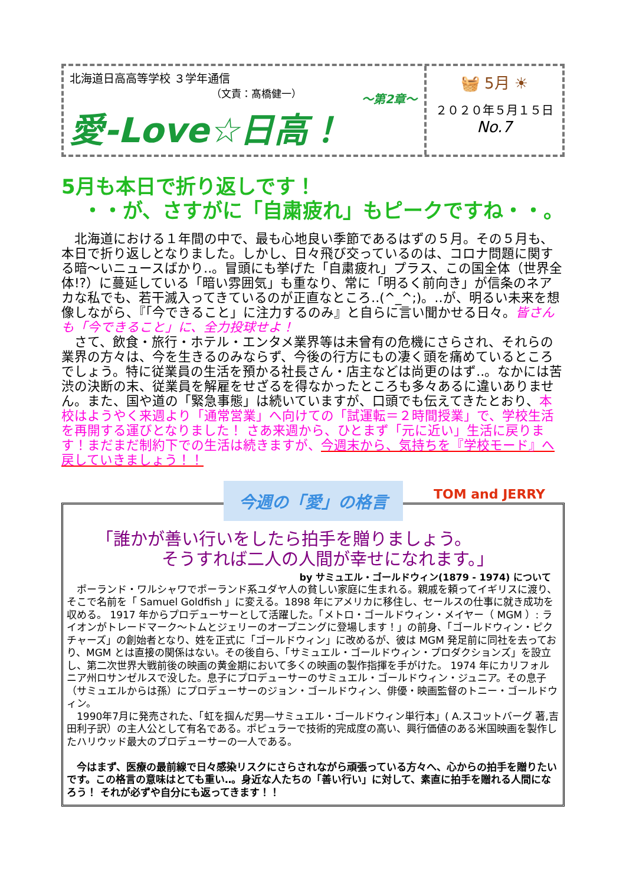北海道日高高等学校 ３学年通信
（文責：髙橋健一）
～第2章～
愛-Love☆日高！
🧺 5月 ☀
２０２０年５月１５日
No.7
5月も本日で折り返しです！
・・が、さすがに「自粛疲れ」もピークですね・・。
　北海道における１年間の中で、最も心地良い季節であるはずの５月。その５月も、本日で折り返しとなりました。しかし、日々飛び交っているのは、コロナ問題に関する暗～いニュースばかり‥。冒頭にも挙げた「自粛疲れ」プラス、この国全体（世界全体!?）に蔓延している「暗い雰囲気」も重なり、常に「明るく前向き」が信条のネアカな私でも、若干滅入ってきているのが正直なところ‥(^_^;)。‥が、明るい未来を想像しながら、『「今できること」に注力するのみ』と自らに言い聞かせる日々。皆さんも「今できること」に、全力投球せよ！
　さて、飲食・旅行・ホテル・エンタメ業界等は未曾有の危機にさらされ、それらの業界の方々は、今を生きるのみならず、今後の行方にもの凄く頭を痛めているところでしょう。特に従業員の生活を預かる社長さん・店主などは尚更のはず‥。なかには苦渋の決断の末、従業員を解雇をせざるを得なかったところも多々あるに違いありません。また、国や道の「緊急事態」は続いていますが、口頭でも伝えてきたとおり、本校はようやく来週より「通常営業」へ向けての「試運転＝２時間授業」で、学校生活を再開する運びとなりました！ さあ来週から、ひとまず「元に近い」生活に戻ります！まだまだ制約下での生活は続きますが、今週末から、気持ちを『学校モード』へ戻していきましょう！！
今週の「愛」の格言
TOM and JERRY
「誰かが善い行いをしたら拍手を贈りましょう。
そうすれば二人の人間が幸せになれます。」
by サミュエル・ゴールドウィン(1879 - 1974) について
　ポーランド・ワルシャワでポーランド系ユダヤ人の貧しい家庭に生まれる。親戚を頼ってイギリスに渡り、そこで名前を「 Samuel Goldfish 」に変える。1898 年にアメリカに移住し、セールスの仕事に就き成功を収める。 1917 年からプロデューサーとして活躍した。「メトロ・ゴールドウィン・メイヤー（ MGM ）: ライオンがトレードマーク～トムとジェリーのオープニングに登場します！」の前身、「ゴールドウィン・ピクチャーズ」の創始者となり、姓を正式に「ゴールドウィン」に改めるが、彼は MGM 発足前に同社を去っており、MGM とは直接の関係はない。その後自ら、「サミュエル・ゴールドウィン・プロダクションズ」を設立し、第二次世界大戦前後の映画の黄金期において多くの映画の製作指揮を手がけた。 1974 年にカリフォルニア州ロサンゼルスで没した。息子にプロデューサーのサミュエル・ゴールドウィン・ジュニア。その息子（サミュエルからは孫）にプロデューサーのジョン・ゴールドウィン、俳優・映画監督のトニー・ゴールドウィン。
　1990年7月に発売された、「虹を掴んだ男―サミュエル・ゴールドウィン単行本」( A.スコットバーグ 著,吉田利子訳）の主人公として有名である。ポピュラーで技術的完成度の高い、興行価値のある米国映画を製作したハリウッド最大のプロデューサーの一人である。
　今はまず、医療の最前線で日々感染リスクにさらされながら頑張っている方々へ、心からの拍手を贈りたいです。この格言の意味はとても重い‥。身近な人たちの「善い行い」に対して、素直に拍手を贈れる人間になろう！ それが必ずや自分にも返ってきます！！